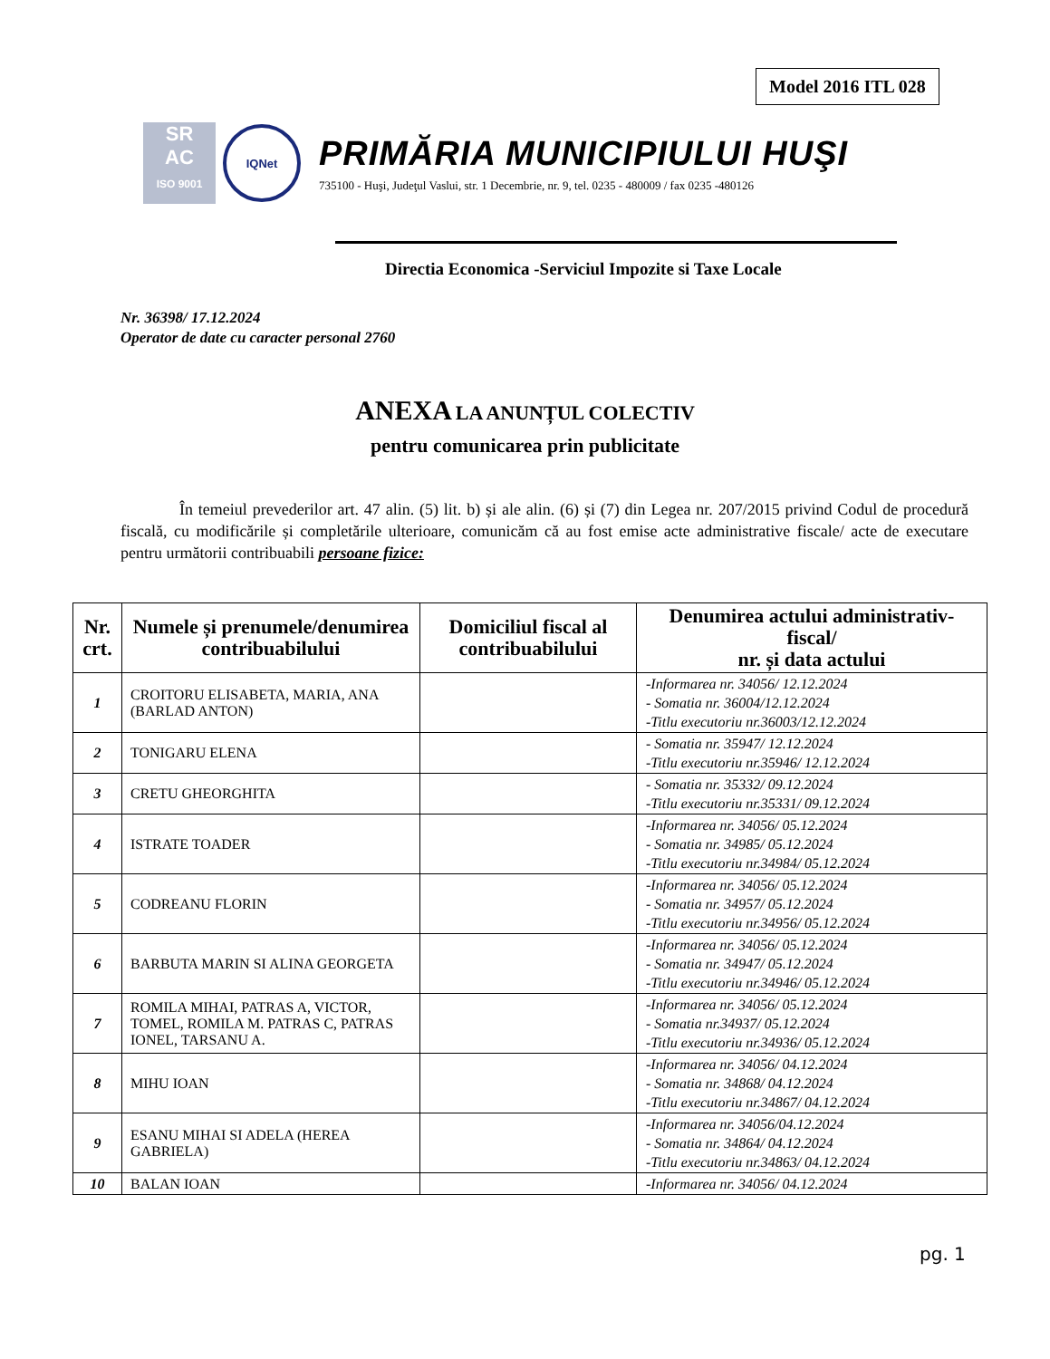Model 2016 ITL 028
SR
AC
ISO 9001
IQNet
PRIMĂRIA MUNICIPIULUI HUŞI
735100 - Huşi, Judeţul Vaslui, str. 1 Decembrie, nr. 9, tel. 0235 - 480009 / fax 0235 -480126
Directia Economica -Serviciul Impozite si Taxe Locale
Nr. 36398/ 17.12.2024
Operator de date cu caracter personal 2760
ANEXA LA ANUNȚUL COLECTIV
pentru comunicarea prin publicitate
În temeiul prevederilor art. 47 alin. (5) lit. b) și ale alin. (6) și (7) din Legea nr. 207/2015 privind Codul de procedură fiscală, cu modificările și completările ulterioare, comunicăm că au fost emise acte administrative fiscale/ acte de executare pentru următorii contribuabili persoane fizice:
| Nr. crt. | Numele și prenumele/denumirea contribuabilului | Domiciliul fiscal al contribuabilului | Denumirea actului administrativ-fiscal/ nr. și data actului |
| --- | --- | --- | --- |
| 1 | CROITORU ELISABETA, MARIA, ANA (BARLAD ANTON) | | -Informarea nr. 34056/ 12.12.2024 - Somatia nr. 36004/12.12.2024 -Titlu executoriu nr.36003/12.12.2024 |
| 2 | TONIGARU ELENA | | - Somatia nr. 35947/ 12.12.2024 -Titlu executoriu nr.35946/ 12.12.2024 |
| 3 | CRETU GHEORGHITA | | - Somatia nr. 35332/ 09.12.2024 -Titlu executoriu nr.35331/ 09.12.2024 |
| 4 | ISTRATE TOADER | | -Informarea nr. 34056/ 05.12.2024 - Somatia nr. 34985/ 05.12.2024 -Titlu executoriu nr.34984/ 05.12.2024 |
| 5 | CODREANU FLORIN | | -Informarea nr. 34056/ 05.12.2024 - Somatia nr. 34957/ 05.12.2024 -Titlu executoriu nr.34956/ 05.12.2024 |
| 6 | BARBUTA MARIN SI ALINA GEORGETA | | -Informarea nr. 34056/ 05.12.2024 - Somatia nr. 34947/ 05.12.2024 -Titlu executoriu nr.34946/ 05.12.2024 |
| 7 | ROMILA MIHAI, PATRAS A, VICTOR, TOMEL, ROMILA M. PATRAS C, PATRAS IONEL, TARSANU A. | | -Informarea nr. 34056/ 05.12.2024 - Somatia nr.34937/ 05.12.2024 -Titlu executoriu nr.34936/ 05.12.2024 |
| 8 | MIHU IOAN | | -Informarea nr. 34056/ 04.12.2024 - Somatia nr. 34868/ 04.12.2024 -Titlu executoriu nr.34867/ 04.12.2024 |
| 9 | ESANU MIHAI SI ADELA (HEREA GABRIELA) | | -Informarea nr. 34056/04.12.2024 - Somatia nr. 34864/ 04.12.2024 -Titlu executoriu nr.34863/ 04.12.2024 |
| 10 | BALAN IOAN | | -Informarea nr. 34056/ 04.12.2024 |
pg. 1